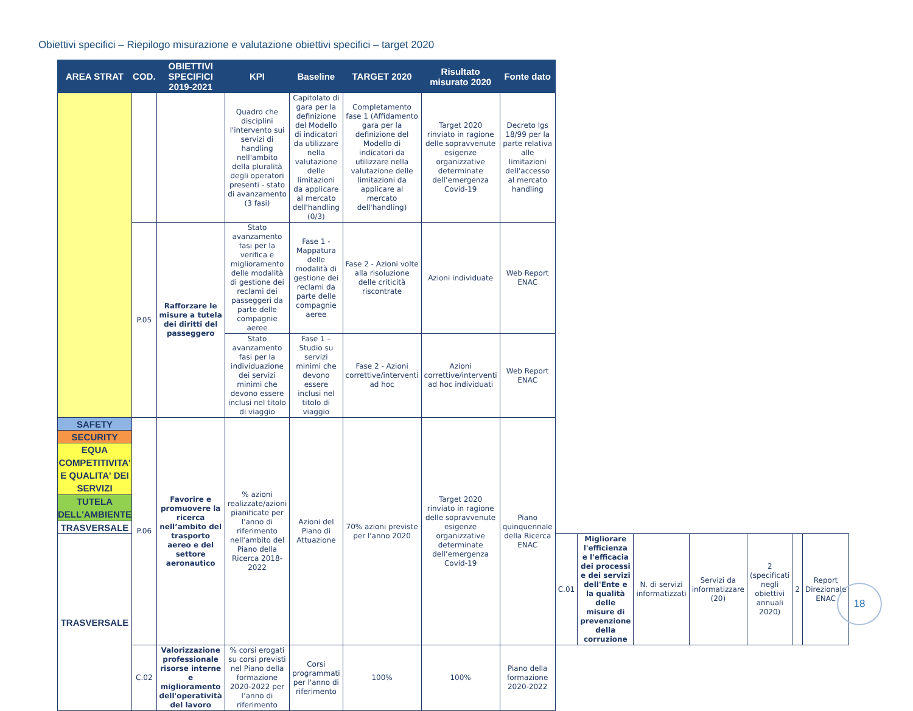Obiettivi specifici – Riepilogo misurazione e valutazione obiettivi specifici – target 2020
| AREA STRAT | COD. | OBIETTIVI SPECIFICI 2019-2021 | KPI | Baseline | TARGET 2020 | Risultato misurato 2020 | Fonte dato | | | | | | | |
| --- | --- | --- | --- | --- | --- | --- | --- | --- | --- | --- | --- | --- | --- | --- |
| | | | Quadro che disciplini l'intervento sui servizi di handling nell'ambito della pluralità degli operatori presenti - stato di avanzamento (3 fasi) | Capitolato di gara per la definizione del Modello di indicatori da utilizzare nella valutazione delle limitazioni da applicare al mercato dell'handling (0/3) | Completamento fase 1 (Affidamento gara per la definizione del Modello di indicatori da utilizzare nella valutazione delle limitazioni da applicare al mercato dell'handling) | Target 2020 rinviato in ragione delle sopravvenute esigenze organizzative determinate dell’emergenza Covid-19 | Decreto lgs 18/99 per la parte relativa alle limitazioni dell'accesso al mercato handling | | | | | | | |
| | P.05 | Rafforzare le misure a tutela dei diritti del passeggero | Stato avanzamento fasi per la verifica e miglioramento delle modalità di gestione dei reclami dei passeggeri da parte delle compagnie aeree | Fase 1 - Mappatura delle modalità di gestione dei reclami da parte delle compagnie aeree | Fase 2 - Azioni volte alla risoluzione delle criticità riscontrate | Azioni individuate | Web Report ENAC | | | | | | | |
| | | | Stato avanzamento fasi per la individuazione dei servizi minimi che devono essere inclusi nel titolo di viaggio | Fase 1 – Studio su servizi minimi che devono essere inclusi nel titolo di viaggio | Fase 2 - Azioni correttive/interventi ad hoc | Azioni correttive/interventi ad hoc individuati | Web Report ENAC | | | | | | | |
| SAFETY | P.06 | Favorire e promuovere la ricerca nell’ambito del trasporto aereo e del settore aeronautico | % azioni realizzate/azioni pianificate per l'anno di riferimento nell'ambito del Piano della Ricerca 2018-2022 | Azioni del Piano di Attuazione | 70% azioni previste per l'anno 2020 | Target 2020 rinviato in ragione delle sopravvenute esigenze organizzative determinate dell’emergenza Covid-19 | Piano quinquennale della Ricerca ENAC | | | | | | | |
| SECURITY | | | | | | | | | | | | | | |
| EQUA COMPETITIVITA' E QUALITA' DEI SERVIZI | | | | | | | | | | | | | | |
| TUTELA DELL'AMBIENTE | | | | | | | | | | | | | | |
| TRASVERSALE | | | | | | | | | | | | | | |
| TRASVERSALE | | | | | | | | C.01 | Migliorare l'efficienza e l'efficacia dei processi e dei servizi dell'Ente e la qualità delle misure di prevenzione della corruzione | N. di servizi informatizzati | Servizi da informatizzare (20) | 2 (specificati negli obiettivi annuali 2020) | 2 | Report Direzionale ENAC |
| | C.02 | Valorizzazione professionale risorse interne e miglioramento dell'operatività del lavoro | % corsi erogati su corsi previsti nel Piano della formazione 2020-2022 per l’anno di riferimento | Corsi programmati per l'anno di riferimento | 100% | 100% | Piano della formazione 2020-2022 | | | | | | | |
18